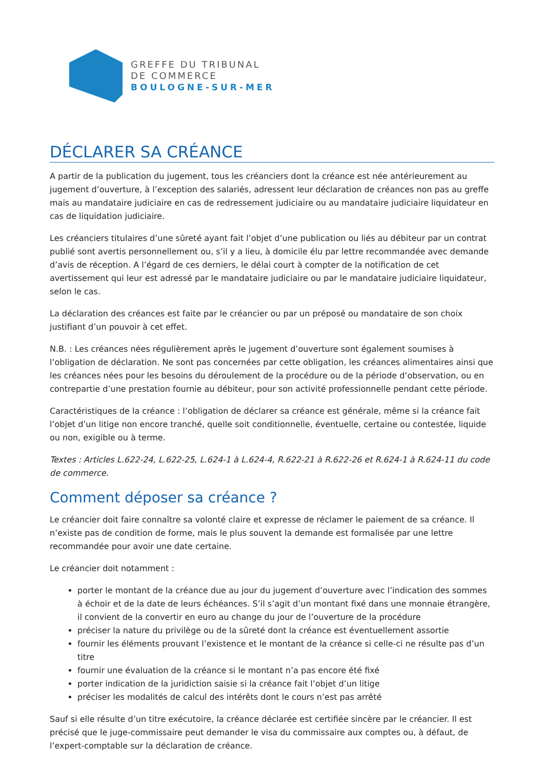GREFFE DU TRIBUNAL
DE COMMERCE
BOULOGNE-SUR-MER
DÉCLARER SA CRÉANCE
A partir de la publication du jugement, tous les créanciers dont la créance est née antérieurement au jugement d’ouverture, à l’exception des salariés, adressent leur déclaration de créances non pas au greffe mais au mandataire judiciaire en cas de redressement judiciaire ou au mandataire judiciaire liquidateur en cas de liquidation judiciaire.
Les créanciers titulaires d’une sûreté ayant fait l’objet d’une publication ou liés au débiteur par un contrat publié sont avertis personnellement ou, s’il y a lieu, à domicile élu par lettre recommandée avec demande d’avis de réception. A l’égard de ces derniers, le délai court à compter de la notification de cet avertissement qui leur est adressé par le mandataire judiciaire ou par le mandataire judiciaire liquidateur, selon le cas.
La déclaration des créances est faite par le créancier ou par un préposé ou mandataire de son choix justifiant d’un pouvoir à cet effet.
N.B. : Les créances nées régulièrement après le jugement d’ouverture sont également soumises à l’obligation de déclaration. Ne sont pas concernées par cette obligation, les créances alimentaires ainsi que les créances nées pour les besoins du déroulement de la procédure ou de la période d’observation, ou en contrepartie d’une prestation fournie au débiteur, pour son activité professionnelle pendant cette période.
Caractéristiques de la créance : l’obligation de déclarer sa créance est générale, même si la créance fait l’objet d’un litige non encore tranché, quelle soit conditionnelle, éventuelle, certaine ou contestée, liquide ou non, exigible ou à terme.
Textes : Articles L.622-24, L.622-25, L.624-1 à L.624-4, R.622-21 à R.622-26 et R.624-1 à R.624-11 du code de commerce.
Comment déposer sa créance ?
Le créancier doit faire connaître sa volonté claire et expresse de réclamer le paiement de sa créance. Il n’existe pas de condition de forme, mais le plus souvent la demande est formalisée par une lettre recommandée pour avoir une date certaine.
Le créancier doit notamment :
porter le montant de la créance due au jour du jugement d’ouverture avec l’indication des sommes à échoir et de la date de leurs échéances. S’il s’agit d’un montant fixé dans une monnaie étrangère, il convient de la convertir en euro au change du jour de l’ouverture de la procédure
préciser la nature du privilège ou de la sûreté dont la créance est éventuellement assortie
fournir les éléments prouvant l’existence et le montant de la créance si celle-ci ne résulte pas d’un titre
fournir une évaluation de la créance si le montant n’a pas encore été fixé
porter indication de la juridiction saisie si la créance fait l’objet d’un litige
préciser les modalités de calcul des intérêts dont le cours n’est pas arrêté
Sauf si elle résulte d’un titre exécutoire, la créance déclarée est certifiée sincère par le créancier. Il est précisé que le juge-commissaire peut demander le visa du commissaire aux comptes ou, à défaut, de l’expert-comptable sur la déclaration de créance.